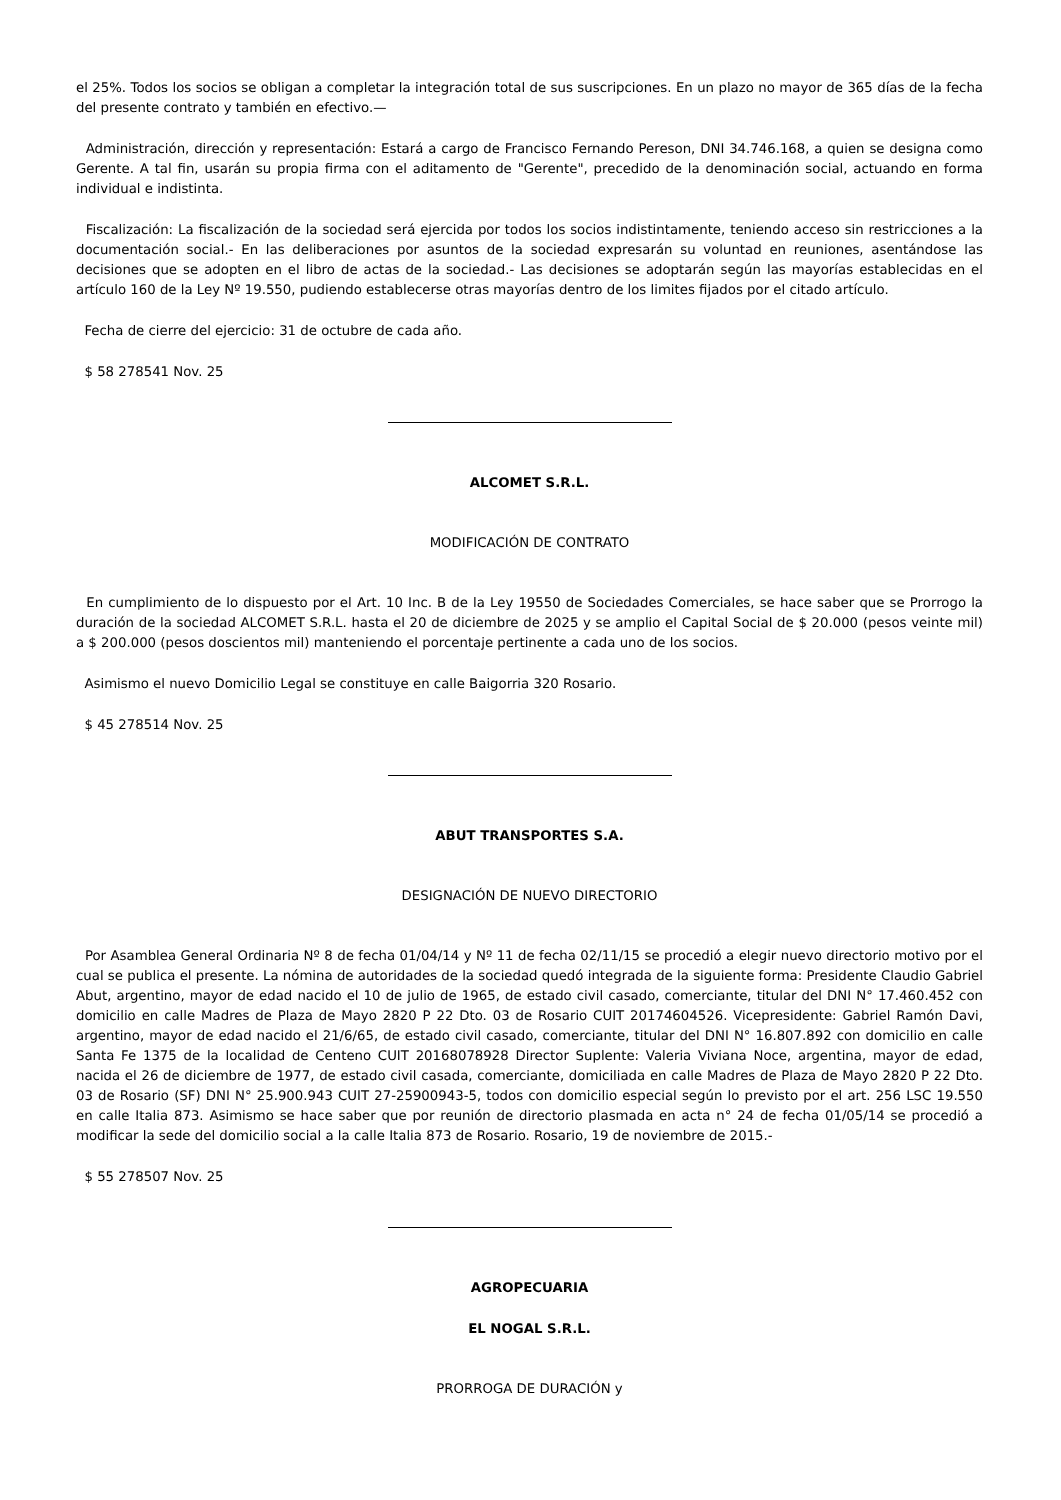el 25%. Todos los socios se obligan a completar la integración total de sus suscripciones. En un plazo no mayor de 365 días de la fecha del presente contrato y también en efectivo.—
Administración, dirección y representación: Estará a cargo de Francisco Fernando Pereson, DNI 34.746.168, a quien se designa como Gerente. A tal fin, usarán su propia firma con el aditamento de "Gerente", precedido de la denominación social, actuando en forma individual e indistinta.
Fiscalización: La fiscalización de la sociedad será ejercida por todos los socios indistintamente, teniendo acceso sin restricciones a la documentación social.- En las deliberaciones por asuntos de la sociedad expresarán su voluntad en reuniones, asentándose las decisiones que se adopten en el libro de actas de la sociedad.- Las decisiones se adoptarán según las mayorías establecidas en el artículo 160 de la Ley Nº 19.550, pudiendo establecerse otras mayorías dentro de los limites fijados por el citado artículo.
Fecha de cierre del ejercicio: 31 de octubre de cada año.
$ 58 278541 Nov. 25
ALCOMET S.R.L.
MODIFICACIÓN DE CONTRATO
En cumplimiento de lo dispuesto por el Art. 10 Inc. B de la Ley 19550 de Sociedades Comerciales, se hace saber que se Prorrogo la duración de la sociedad ALCOMET S.R.L. hasta el 20 de diciembre de 2025 y se amplio el Capital Social de $ 20.000 (pesos veinte mil) a $ 200.000 (pesos doscientos mil) manteniendo el porcentaje pertinente a cada uno de los socios.
Asimismo el nuevo Domicilio Legal se constituye en calle Baigorria 320 Rosario.
$ 45 278514 Nov. 25
ABUT TRANSPORTES S.A.
DESIGNACIÓN DE NUEVO DIRECTORIO
Por Asamblea General Ordinaria Nº 8 de fecha 01/04/14 y Nº 11 de fecha 02/11/15 se procedió a elegir nuevo directorio motivo por el cual se publica el presente. La nómina de autoridades de la sociedad quedó integrada de la siguiente forma: Presidente Claudio Gabriel Abut, argentino, mayor de edad nacido el 10 de julio de 1965, de estado civil casado, comerciante, titular del DNI N° 17.460.452 con domicilio en calle Madres de Plaza de Mayo 2820 P 22 Dto. 03 de Rosario CUIT 20174604526. Vicepresidente: Gabriel Ramón Davi, argentino, mayor de edad nacido el 21/6/65, de estado civil casado, comerciante, titular del DNI N° 16.807.892 con domicilio en calle Santa Fe 1375 de la localidad de Centeno CUIT 20168078928 Director Suplente: Valeria Viviana Noce, argentina, mayor de edad, nacida el 26 de diciembre de 1977, de estado civil casada, comerciante, domiciliada en calle Madres de Plaza de Mayo 2820 P 22 Dto. 03 de Rosario (SF) DNI N° 25.900.943 CUIT 27-25900943-5, todos con domicilio especial según lo previsto por el art. 256 LSC 19.550 en calle Italia 873. Asimismo se hace saber que por reunión de directorio plasmada en acta n° 24 de fecha 01/05/14 se procedió a modificar la sede del domicilio social a la calle Italia 873 de Rosario. Rosario, 19 de noviembre de 2015.-
$ 55 278507 Nov. 25
AGROPECUARIA
EL NOGAL S.R.L.
PRORROGA DE DURACIÓN y